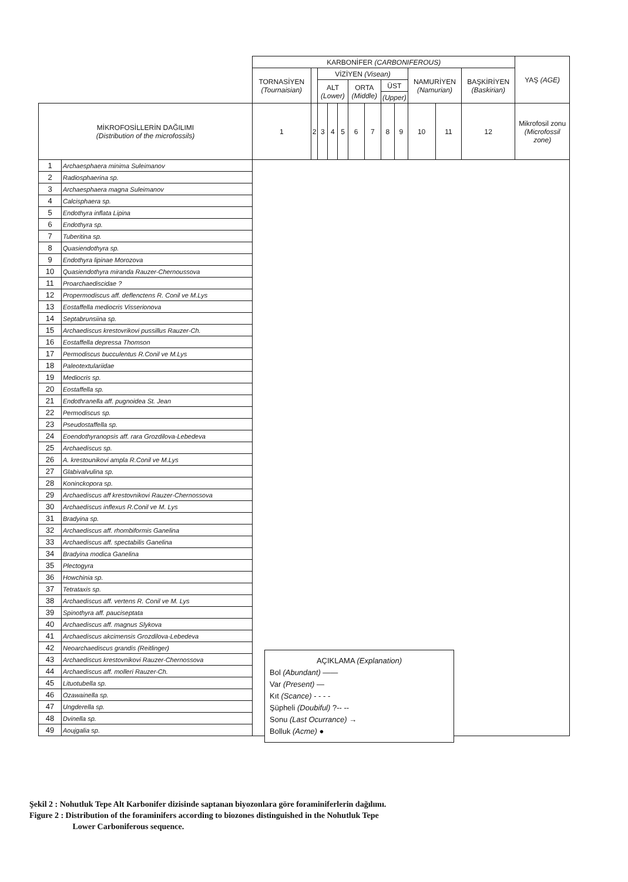| | | KARBONİFER (CARBONIFEROUS) | | | | | | | | | | | | YAŞ (AGE) |
| --- | --- | --- | --- | --- | --- | --- | --- | --- | --- | --- | --- | --- | --- | --- |
| | | TORNASİYEN (Tournaisian) | | VİZİYEN (Visean) | | | | | | | NAMURİYEN (Namurian) | | BAŞKİRİYEN (Baskirian) | |
| | | | | ALT (Lower) | | | ORTA (Middle) | | ÜST | | | | | |
| | | | | | | | | | (Upper) | | | | | |
| MİKROFOSİLLERİN DAĞILIMI (Distribution of the microfossils) | | 1 | 2 | 3 | 4 | 5 | 6 | 7 | 8 | 9 | 10 | 11 | 12 | Mikrofosil zonu (Microfossil zone) |
| 1 | Archaesphaera minima Suleimanov | | | | | | | | | | | | | |
| 2 | Radiosphaerina sp. | | | | | | | | | | | | | |
| 3 | Archaesphaera magna Suleimanov | | | | | | | | | | | | | |
| 4 | Calcisphaera sp. | | | | | | | | | | | | | |
| 5 | Endothyra inflata Lipina | | | | | | | | | | | | | |
| 6 | Endothyra sp. | | | | | | | | | | | | | |
| 7 | Tuberitina sp. | | | | | | | | | | | | | |
| 8 | Quasiendothyra sp. | | | | | | | | | | | | | |
| 9 | Endothyra lipinae Morozova | | | | | | | | | | | | | |
| 10 | Quasiendothyra miranda Rauzer-Chernoussova | | | | | | | | | | | | | |
| 11 | Proarchaediscidae ? | | | | | | | | | | | | | |
| 12 | Propermodiscus aff. deflenctens R. Conil ve M.Lys | | | | | | | | | | | | | |
| 13 | Eostaffella mediocris Visserionova | | | | | | | | | | | | | |
| 14 | Septabrunsiina sp. | | | | | | | | | | | | | |
| 15 | Archaediscus krestovrikovi pussillus Rauzer-Ch. | | | | | | | | | | | | | |
| 16 | Eostaffella depressa Thomson | | | | | | | | | | | | | |
| 17 | Permodiscus bucculentus R.Conil ve M.Lys | | | | | | | | | | | | | |
| 18 | Paleotextulariidae | | | | | | | | | | | | | |
| 19 | Mediocris sp. | | | | | | | | | | | | | |
| 20 | Eostaffella sp. | | | | | | | | | | | | | |
| 21 | Endothranella aff. pugnoidea St. Jean | | | | | | | | | | | | | |
| 22 | Permodiscus sp. | | | | | | | | | | | | | |
| 23 | Pseudostaffella sp. | | | | | | | | | | | | | |
| 24 | Eoendothyranopsis aff. rara Grozdilova-Lebedeva | | | | | | | | | | | | | |
| 25 | Archaediscus sp. | | | | | | | | | | | | | |
| 26 | A. krestounikovi ampla R.Conil ve M.Lys | | | | | | | | | | | | | |
| 27 | Glabivalvulina sp. | | | | | | | | | | | | | |
| 28 | Koninckopora sp. | | | | | | | | | | | | | |
| 29 | Archaediscus aff krestovnikovi Rauzer-Chernossova | | | | | | | | | | | | | |
| 30 | Archaediscus inflexus R.Conil ve M. Lys | | | | | | | | | | | | | |
| 31 | Bradyina sp. | | | | | | | | | | | | | |
| 32 | Archaediscus aff. rhombiformis Ganelina | | | | | | | | | | | | | |
| 33 | Archaediscus aff. spectabilis Ganelina | | | | | | | | | | | | | |
| 34 | Bradyina modica Ganelina | | | | | | | | | | | | | |
| 35 | Plectogyra | | | | | | | | | | | | | |
| 36 | Howchinia sp. | | | | | | | | | | | | | |
| 37 | Tetrataxis sp. | | | | | | | | | | | | | |
| 38 | Archaediscus aff. vertens R. Conil ve M. Lys | | | | | | | | | | | | | |
| 39 | Spinothyra aff. pauciseptata | | | | | | | | | | | | | |
| 40 | Archaediscus aff. magnus Slykova | | | | | | | | | | | | | |
| 41 | Archaediscus akcimensis Grozdilova-Lebedeva | | | | | | | | | | | | | |
| 42 | Neoarchaediscus grandis (Reitlinger) | | | | | | | | | | | | | |
| 43 | Archaediscus krestovnikovi Rauzer-Chernossova | | | | | | | | | | | | | |
| 44 | Archaediscus aff. molleri Rauzer-Ch. | | | | | | | | | | | | | |
| 45 | Lituotubella sp. | | | | | | | | | | | | | |
| 46 | Ozawainella sp. | | | | | | | | | | | | | |
| 47 | Ungderella sp. | | | | | | | | | | | | | |
| 48 | Dvinella sp. | | | | | | | | | | | | | |
| 49 | Aoujgalia sp. | | | | | | | | | | | | | |
AÇIKLAMA (Explanation)
Bol (Abundant) ——
Var (Present) —
Kıt (Scance) - - - -
Şüpheli (Doubiful) ?-- --
Sonu (Last Ocurrance) →
Bolluk (Acme) ●
Şekil 2 : Nohutluk Tepe Alt Karbonifer dizisinde saptanan biyozonlara göre foraminiferlerin dağılımı.
Figure 2 : Distribution of the foraminifers according to biozones distinguished in the Nohutluk Tepe
Lower Carboniferous sequence.